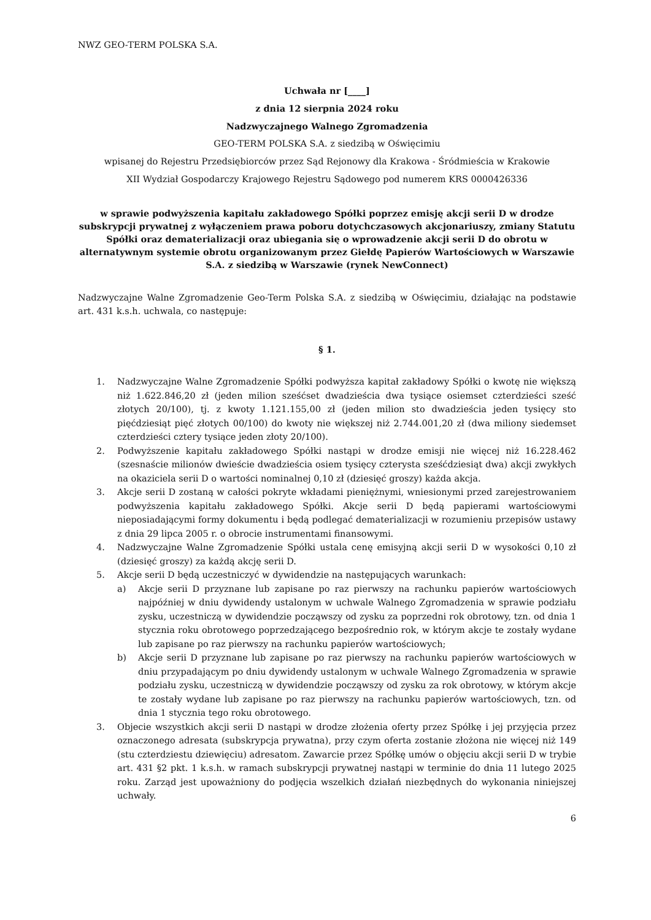NWZ GEO-TERM POLSKA S.A.
Uchwała nr [____]
z dnia 12 sierpnia 2024 roku
Nadzwyczajnego Walnego Zgromadzenia
GEO-TERM POLSKA S.A. z siedzibą w Oświęcimiu
wpisanej do Rejestru Przedsiębiorców przez Sąd Rejonowy dla Krakowa - Śródmieścia w Krakowie
XII Wydział Gospodarczy Krajowego Rejestru Sądowego pod numerem KRS 0000426336
w sprawie podwyższenia kapitału zakładowego Spółki poprzez emisję akcji serii D w drodze subskrypcji prywatnej z wyłączeniem prawa poboru dotychczasowych akcjonariuszy, zmiany Statutu Spółki oraz dematerializacji oraz ubiegania się o wprowadzenie akcji serii D do obrotu w alternatywnym systemie obrotu organizowanym przez Giełdę Papierów Wartościowych w Warszawie S.A. z siedzibą w Warszawie (rynek NewConnect)
Nadzwyczajne Walne Zgromadzenie Geo-Term Polska S.A. z siedzibą w Oświęcimiu, działając na podstawie art. 431 k.s.h. uchwala, co następuje:
§ 1.
1. Nadzwyczajne Walne Zgromadzenie Spółki podwyższa kapitał zakładowy Spółki o kwotę nie większą niż 1.622.846,20 zł (jeden milion sześćset dwadzieścia dwa tysiące osiemset czterdzieści sześć złotych 20/100), tj. z kwoty 1.121.155,00 zł (jeden milion sto dwadzieścia jeden tysięcy sto pięćdziesiąt pięć złotych 00/100) do kwoty nie większej niż 2.744.001,20 zł (dwa miliony siedemset czterdzieści cztery tysiące jeden złoty 20/100).
2. Podwyższenie kapitału zakładowego Spółki nastąpi w drodze emisji nie więcej niż 16.228.462 (szesnaście milionów dwieście dwadzieścia osiem tysięcy czterysta sześćdziesiąt dwa) akcji zwykłych na okaziciela serii D o wartości nominalnej 0,10 zł (dziesięć groszy) każda akcja.
3. Akcje serii D zostaną w całości pokryte wkładami pieniężnymi, wniesionymi przed zarejestrowaniem podwyższenia kapitału zakładowego Spółki. Akcje serii D będą papierami wartościowymi nieposiadającymi formy dokumentu i będą podlegać dematerializacji w rozumieniu przepisów ustawy z dnia 29 lipca 2005 r. o obrocie instrumentami finansowymi.
4. Nadzwyczajne Walne Zgromadzenie Spółki ustala cenę emisyjną akcji serii D w wysokości 0,10 zł (dziesięć groszy) za każdą akcję serii D.
5. Akcje serii D będą uczestniczyć w dywidendzie na następujących warunkach:
a) Akcje serii D przyznane lub zapisane po raz pierwszy na rachunku papierów wartościowych najpóźniej w dniu dywidendy ustalonym w uchwale Walnego Zgromadzenia w sprawie podziału zysku, uczestniczą w dywidendzie począwszy od zysku za poprzedni rok obrotowy, tzn. od dnia 1 stycznia roku obrotowego poprzedzającego bezpośrednio rok, w którym akcje te zostały wydane lub zapisane po raz pierwszy na rachunku papierów wartościowych;
b) Akcje serii D przyznane lub zapisane po raz pierwszy na rachunku papierów wartościowych w dniu przypadającym po dniu dywidendy ustalonym w uchwale Walnego Zgromadzenia w sprawie podziału zysku, uczestniczą w dywidendzie począwszy od zysku za rok obrotowy, w którym akcje te zostały wydane lub zapisane po raz pierwszy na rachunku papierów wartościowych, tzn. od dnia 1 stycznia tego roku obrotowego.
3. Objecie wszystkich akcji serii D nastąpi w drodze złożenia oferty przez Spółkę i jej przyjęcia przez oznaczonego adresata (subskrypcja prywatna), przy czym oferta zostanie złożona nie więcej niż 149 (stu czterdziestu dziewięciu) adresatom. Zawarcie przez Spółkę umów o objęciu akcji serii D w trybie art. 431 §2 pkt. 1 k.s.h. w ramach subskrypcji prywatnej nastąpi w terminie do dnia 11 lutego 2025 roku. Zarząd jest upoważniony do podjęcia wszelkich działań niezbędnych do wykonania niniejszej uchwały.
6